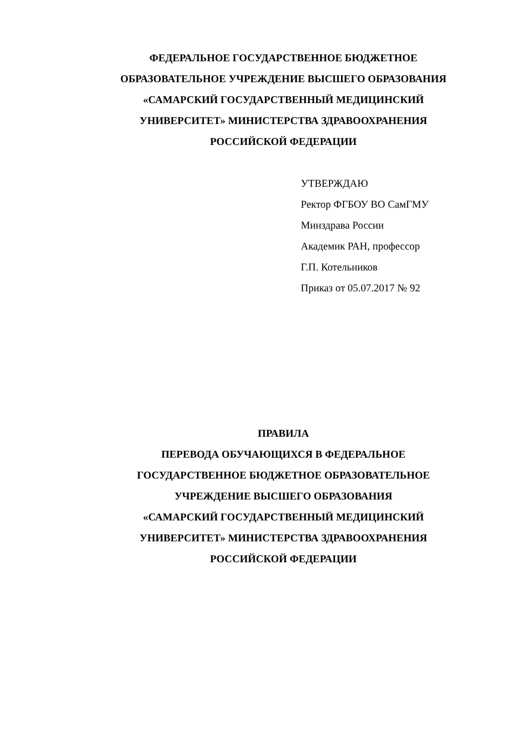ФЕДЕРАЛЬНОЕ ГОСУДАРСТВЕННОЕ БЮДЖЕТНОЕ
ОБРАЗОВАТЕЛЬНОЕ УЧРЕЖДЕНИЕ ВЫСШЕГО ОБРАЗОВАНИЯ
«САМАРСКИЙ ГОСУДАРСТВЕННЫЙ МЕДИЦИНСКИЙ
УНИВЕРСИТЕТ» МИНИСТЕРСТВА ЗДРАВООХРАНЕНИЯ
РОССИЙСКОЙ ФЕДЕРАЦИИ
УТВЕРЖДАЮ
Ректор ФГБОУ ВО СамГМУ
Минздрава России
Академик РАН, профессор
Г.П. Котельников
Приказ от 05.07.2017 № 92
ПРАВИЛА
ПЕРЕВОДА ОБУЧАЮЩИХСЯ В ФЕДЕРАЛЬНОЕ
ГОСУДАРСТВЕННОЕ БЮДЖЕТНОЕ ОБРАЗОВАТЕЛЬНОЕ
УЧРЕЖДЕНИЕ ВЫСШЕГО ОБРАЗОВАНИЯ
«САМАРСКИЙ ГОСУДАРСТВЕННЫЙ МЕДИЦИНСКИЙ
УНИВЕРСИТЕТ» МИНИСТЕРСТВА ЗДРАВООХРАНЕНИЯ
РОССИЙСКОЙ ФЕДЕРАЦИИ